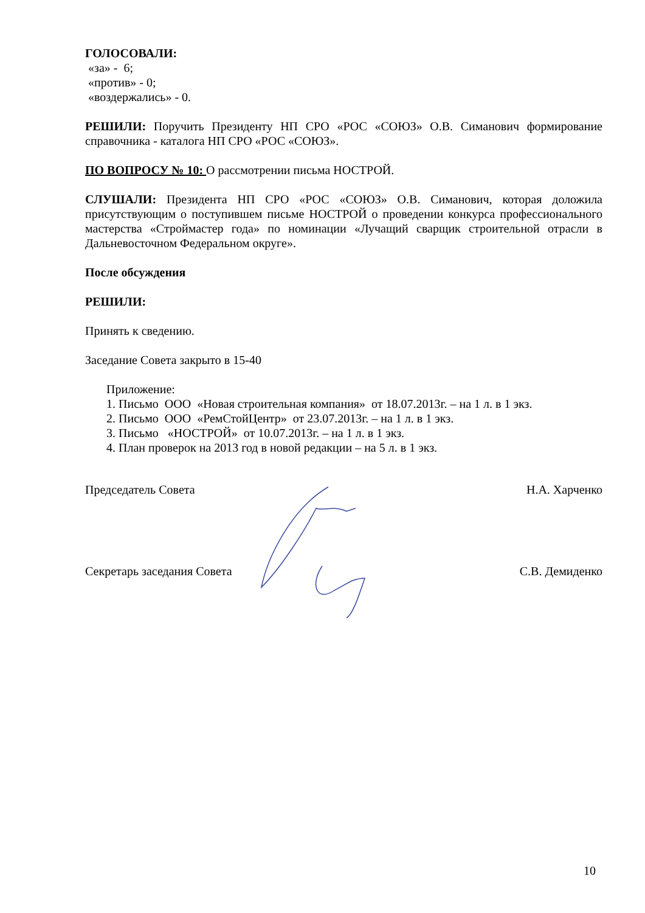ГОЛОСОВАЛИ:
«за» - 6;
«против» - 0;
«воздержались» - 0.
РЕШИЛИ: Поручить Президенту НП СРО «РОС «СОЮЗ» О.В. Симанович формирование справочника - каталога НП СРО «РОС «СОЮЗ».
ПО ВОПРОСУ № 10: О рассмотрении письма НОСТРОЙ.
СЛУШАЛИ: Президента НП СРО «РОС «СОЮЗ» О.В. Симанович, которая доложила присутствующим о поступившем письме НОСТРОЙ о проведении конкурса профессионального мастерства «Строймастер года» по номинации «Лучащий сварщик строительной отрасли в Дальневосточном Федеральном округе».
После обсуждения
РЕШИЛИ:
Принять к сведению.
Заседание Совета закрыто в 15-40
Приложение:
1. Письмо ООО «Новая строительная компания» от 18.07.2013г. – на 1 л. в 1 экз.
2. Письмо ООО «РемСтойЦентр» от 23.07.2013г. – на 1 л. в 1 экз.
3. Письмо «НОСТРОЙ» от 10.07.2013г. – на 1 л. в 1 экз.
4. План проверок на 2013 год в новой редакции – на 5 л. в 1 экз.
Председатель Совета Н.А. Харченко
Секретарь заседания Совета С.В. Демиденко
10